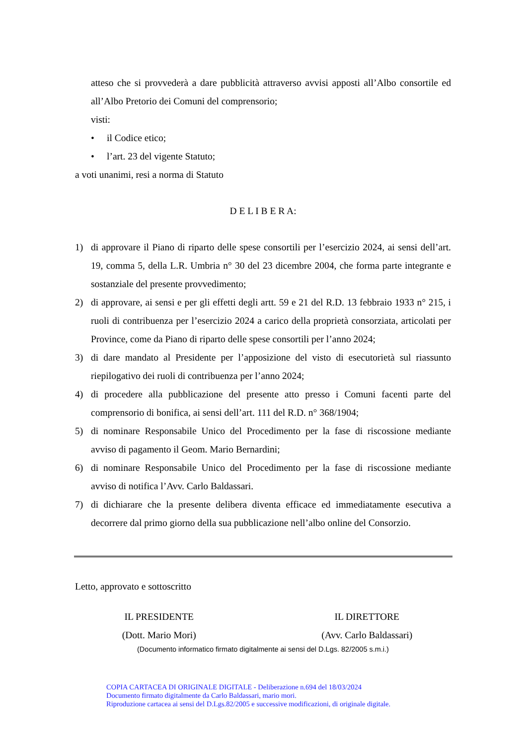atteso che si provvederà a dare pubblicità attraverso avvisi apposti all’Albo consortile ed all’Albo Pretorio dei Comuni del comprensorio;
visti:
• il Codice etico;
• l’art. 23 del vigente Statuto;
a voti unanimi, resi a norma di Statuto
D E L I B E R A:
1) di approvare il Piano di riparto delle spese consortili per l’esercizio 2024, ai sensi dell’art. 19, comma 5, della L.R. Umbria n° 30 del 23 dicembre 2004, che forma parte integrante e sostanziale del presente provvedimento;
2) di approvare, ai sensi e per gli effetti degli artt. 59 e 21 del R.D. 13 febbraio 1933 n° 215, i ruoli di contribuenza per l’esercizio 2024 a carico della proprietà consorziata, articolati per Province, come da Piano di riparto delle spese consortili per l’anno 2024;
3) di dare mandato al Presidente per l’apposizione del visto di esecutorietà sul riassunto riepilogativo dei ruoli di contribuenza per l’anno 2024;
4) di procedere alla pubblicazione del presente atto presso i Comuni facenti parte del comprensorio di bonifica, ai sensi dell’art. 111 del R.D. n° 368/1904;
5) di nominare Responsabile Unico del Procedimento per la fase di riscossione mediante avviso di pagamento il Geom. Mario Bernardini;
6) di nominare Responsabile Unico del Procedimento per la fase di riscossione mediante avviso di notifica l’Avv. Carlo Baldassari.
7) di dichiarare che la presente delibera diventa efficace ed immediatamente esecutiva a decorrere dal primo giorno della sua pubblicazione nell’albo online del Consorzio.
Letto, approvato e sottoscritto
IL PRESIDENTE
(Dott. Mario Mori)
IL DIRETTORE
(Avv. Carlo Baldassari)
(Documento informatico firmato digitalmente ai sensi del D.Lgs. 82/2005 s.m.i.)
COPIA CARTACEA DI ORIGINALE DIGITALE - Deliberazione n.694 del 18/03/2024
Documento firmato digitalmente da Carlo Baldassari, mario mori.
Riproduzione cartacea ai sensi del D.Lgs.82/2005 e successive modificazioni, di originale digitale.